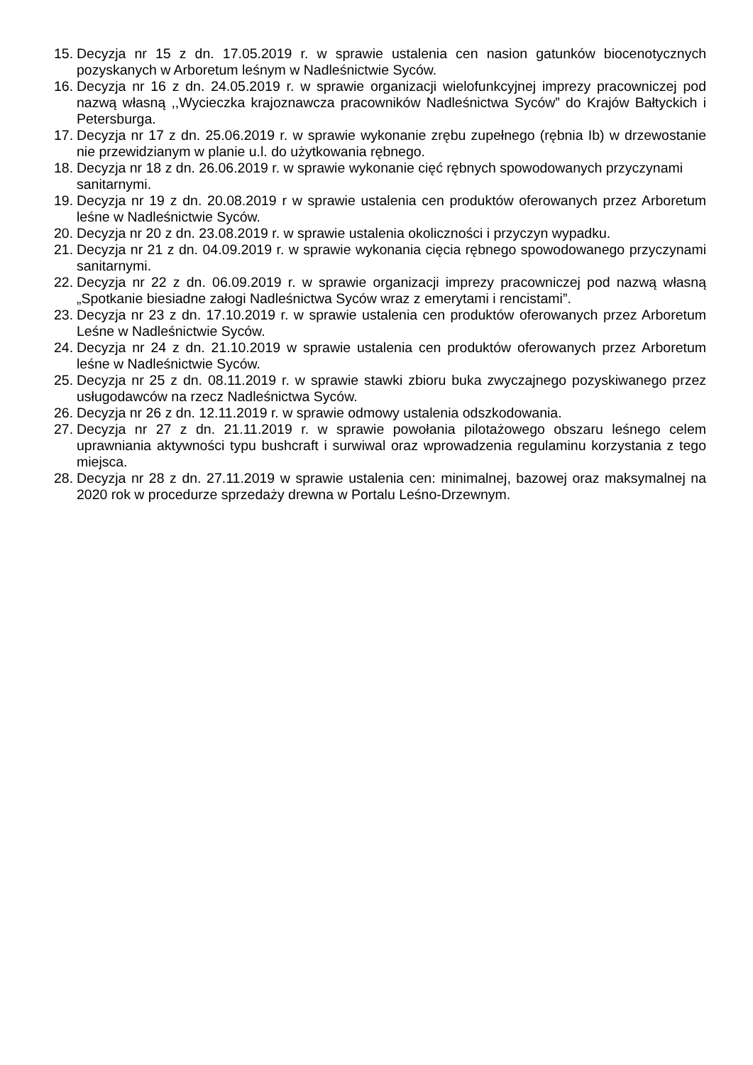15. Decyzja nr 15 z dn. 17.05.2019 r. w sprawie ustalenia cen nasion gatunków biocenotycznych pozyskanych w Arboretum leśnym w Nadleśnictwie Syców.
16. Decyzja nr 16 z dn. 24.05.2019 r. w sprawie organizacji wielofunkcyjnej imprezy pracowniczej pod nazwą własną ,,Wycieczka krajoznawcza pracowników Nadleśnictwa Syców” do Krajów Bałtyckich i Petersburga.
17. Decyzja nr 17 z dn. 25.06.2019 r. w sprawie wykonanie zrębu zupełnego (rębnia Ib) w drzewostanie nie przewidzianym w planie u.l. do użytkowania rębnego.
18. Decyzja nr 18 z dn. 26.06.2019 r. w sprawie wykonanie cięć rębnych spowodowanych przyczynami sanitarnymi.
19. Decyzja nr 19 z dn. 20.08.2019 r w sprawie ustalenia cen produktów oferowanych przez Arboretum leśne w Nadleśnictwie Syców.
20. Decyzja nr 20 z dn. 23.08.2019 r. w sprawie ustalenia okoliczności i przyczyn wypadku.
21. Decyzja nr 21 z dn. 04.09.2019 r. w sprawie wykonania cięcia rębnego spowodowanego przyczynami sanitarnymi.
22. Decyzja nr 22 z dn. 06.09.2019 r. w sprawie organizacji imprezy pracowniczej pod nazwą własną „Spotkanie biesiadne załogi Nadleśnictwa Syców wraz z emerytami i rencistami”.
23. Decyzja nr 23 z dn. 17.10.2019 r. w sprawie ustalenia cen produktów oferowanych przez Arboretum Leśne w Nadleśnictwie Syców.
24. Decyzja nr 24 z dn. 21.10.2019 w sprawie ustalenia cen produktów oferowanych przez Arboretum leśne w Nadleśnictwie Syców.
25. Decyzja nr 25 z dn. 08.11.2019 r. w sprawie stawki zbioru buka zwyczajnego pozyskiwanego przez usługodawców na rzecz Nadleśnictwa Syców.
26. Decyzja nr 26 z dn. 12.11.2019 r. w sprawie odmowy ustalenia odszkodowania.
27. Decyzja nr 27 z dn. 21.11.2019 r. w sprawie powołania pilotażowego obszaru leśnego celem uprawniania aktywności typu bushcraft i surwiwal oraz wprowadzenia regulaminu korzystania z tego miejsca.
28. Decyzja nr 28 z dn. 27.11.2019 w sprawie ustalenia cen: minimalnej, bazowej oraz maksymalnej na 2020 rok w procedurze sprzedaży drewna w Portalu Leśno-Drzewnym.